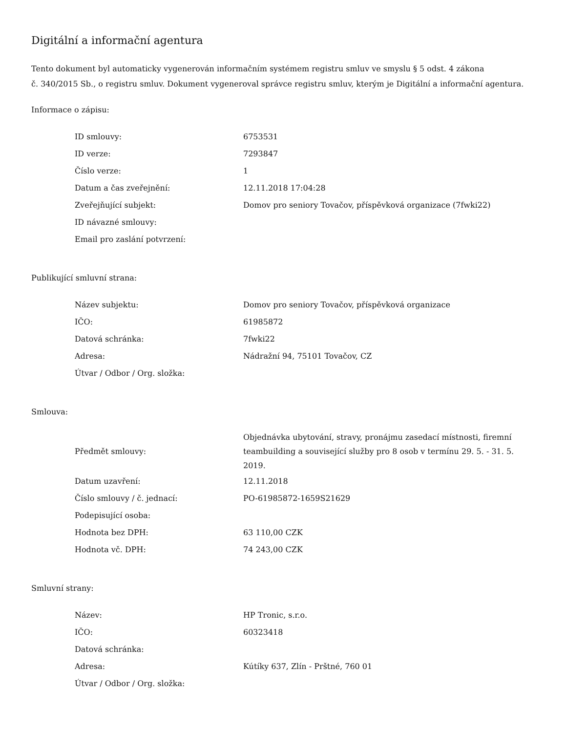Digitální a informační agentura
Tento dokument byl automaticky vygenerován informačním systémem registru smluv ve smyslu § 5 odst. 4 zákona
č. 340/2015 Sb., o registru smluv. Dokument vygeneroval správce registru smluv, kterým je Digitální a informační agentura.
Informace o zápisu:
| ID smlouvy: | 6753531 |
| ID verze: | 7293847 |
| Číslo verze: | 1 |
| Datum a čas zveřejnění: | 12.11.2018 17:04:28 |
| Zveřejňující subjekt: | Domov pro seniory Tovačov, příspěvková organizace (7fwki22) |
| ID návazné smlouvy: | |
| Email pro zaslání potvrzení: | |
Publikující smluvní strana:
| Název subjektu: | Domov pro seniory Tovačov, příspěvková organizace |
| IČO: | 61985872 |
| Datová schránka: | 7fwki22 |
| Adresa: | Nádražní 94, 75101 Tovačov, CZ |
| Útvar / Odbor / Org. složka: | |
Smlouva:
| Předmět smlouvy: | Objednávka ubytování, stravy, pronájmu zasedací místnosti, firemní teambuilding a související služby pro 8 osob v termínu 29. 5. - 31. 5. 2019. |
| Datum uzavření: | 12.11.2018 |
| Číslo smlouvy / č. jednací: | PO-61985872-1659S21629 |
| Podepisující osoba: | |
| Hodnota bez DPH: | 63 110,00 CZK |
| Hodnota vč. DPH: | 74 243,00 CZK |
Smluvní strany:
| Název: | HP Tronic, s.r.o. |
| IČO: | 60323418 |
| Datová schránka: | |
| Adresa: | Kútíky 637, Zlín - Prštné, 760 01 |
| Útvar / Odbor / Org. složka: | |